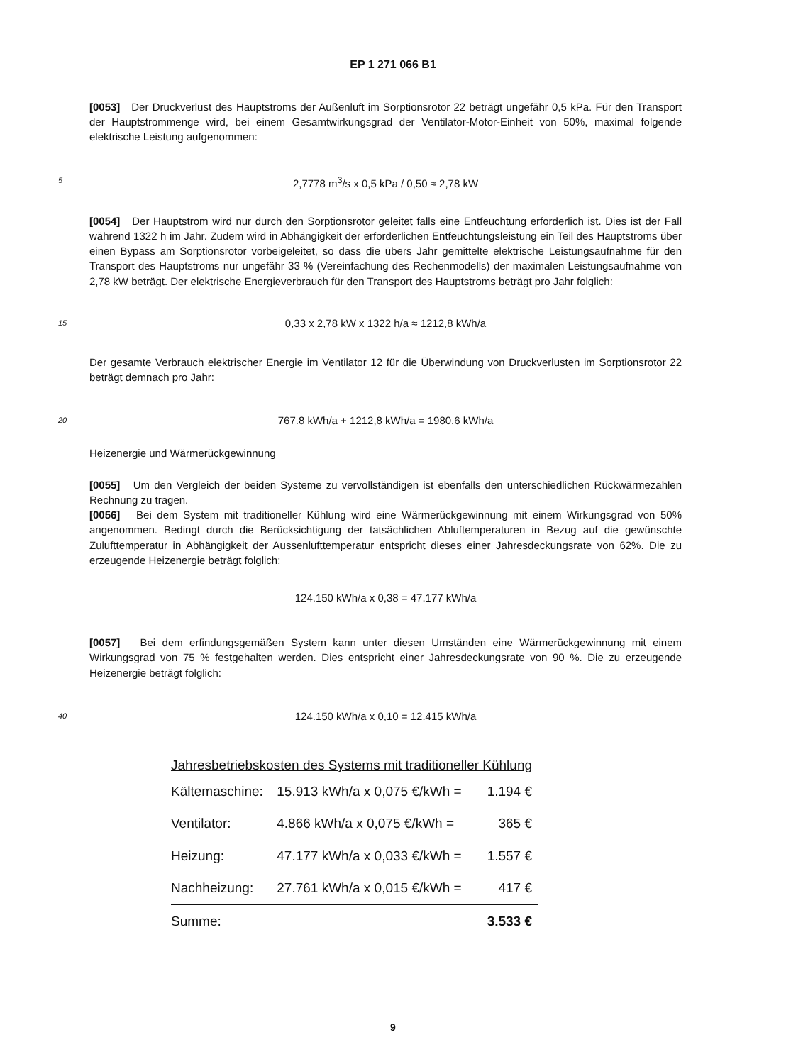EP 1 271 066 B1
[0053] Der Druckverlust des Hauptstroms der Außenluft im Sorptionsrotor 22 beträgt ungefähr 0,5 kPa. Für den Transport der Hauptstrommenge wird, bei einem Gesamtwirkungsgrad der Ventilator-Motor-Einheit von 50%, maximal folgende elektrische Leistung aufgenommen:
5 2,7778 m<sup>3</sup>/s x 0,5 kPa / 0,50 ≈ 2,78 kW
[0054] Der Hauptstrom wird nur durch den Sorptionsrotor geleitet falls eine Entfeuchtung erforderlich ist. Dies ist der Fall während 1322 h im Jahr. Zudem wird in Abhängigkeit der erforderlichen Entfeuchtungsleistung ein Teil des Hauptstroms über einen Bypass am Sorptionsrotor vorbeigeleitet, so dass die übers Jahr gemittelte elektrische Leistungsaufnahme für den Transport des Hauptstroms nur ungefähr 33 % (Vereinfachung des Rechenmodells) der maximalen Leistungsaufnahme von 2,78 kW beträgt. Der elektrische Energieverbrauch für den Transport des Hauptstroms beträgt pro Jahr folglich:
15 0,33 x 2,78 kW x 1322 h/a ≈ 1212,8 kWh/a
Der gesamte Verbrauch elektrischer Energie im Ventilator 12 für die Überwindung von Druckverlusten im Sorptionsrotor 22 beträgt demnach pro Jahr:
20 767.8 kWh/a + 1212,8 kWh/a = 1980.6 kWh/a
Heizenergie und Wärmerückgewinnung
[0055] Um den Vergleich der beiden Systeme zu vervollständigen ist ebenfalls den unterschiedlichen Rückwärmezahlen Rechnung zu tragen.
[0056] Bei dem System mit traditioneller Kühlung wird eine Wärmerückgewinnung mit einem Wirkungsgrad von 50% angenommen. Bedingt durch die Berücksichtigung der tatsächlichen Abluftemperaturen in Bezug auf die gewünschte Zulufttemperatur in Abhängigkeit der Aussenlufttemperatur entspricht dieses einer Jahresdeckungsrate von 62%. Die zu erzeugende Heizenergie beträgt folglich:
124.150 kWh/a x 0,38 = 47.177 kWh/a
[0057] Bei dem erfindungsgemäßen System kann unter diesen Umständen eine Wärmerückgewinnung mit einem Wirkungsgrad von 75 % festgehalten werden. Dies entspricht einer Jahresdeckungsrate von 90 %. Die zu erzeugende Heizenergie beträgt folglich:
40 124.150 kWh/a x 0,10 = 12.415 kWh/a
| Jahresbetriebskosten des Systems mit traditioneller Kühlung | | |
| Kältemaschine: | 15.913 kWh/a x 0,075 €/kWh = | 1.194 € |
| Ventilator: | 4.866 kWh/a x 0,075 €/kWh = | 365 € |
| Heizung: | 47.177 kWh/a x 0,033 €/kWh = | 1.557 € |
| Nachheizung: | 27.761 kWh/a x 0,015 €/kWh = | 417 € |
| Summe: | | 3.533 € |
9